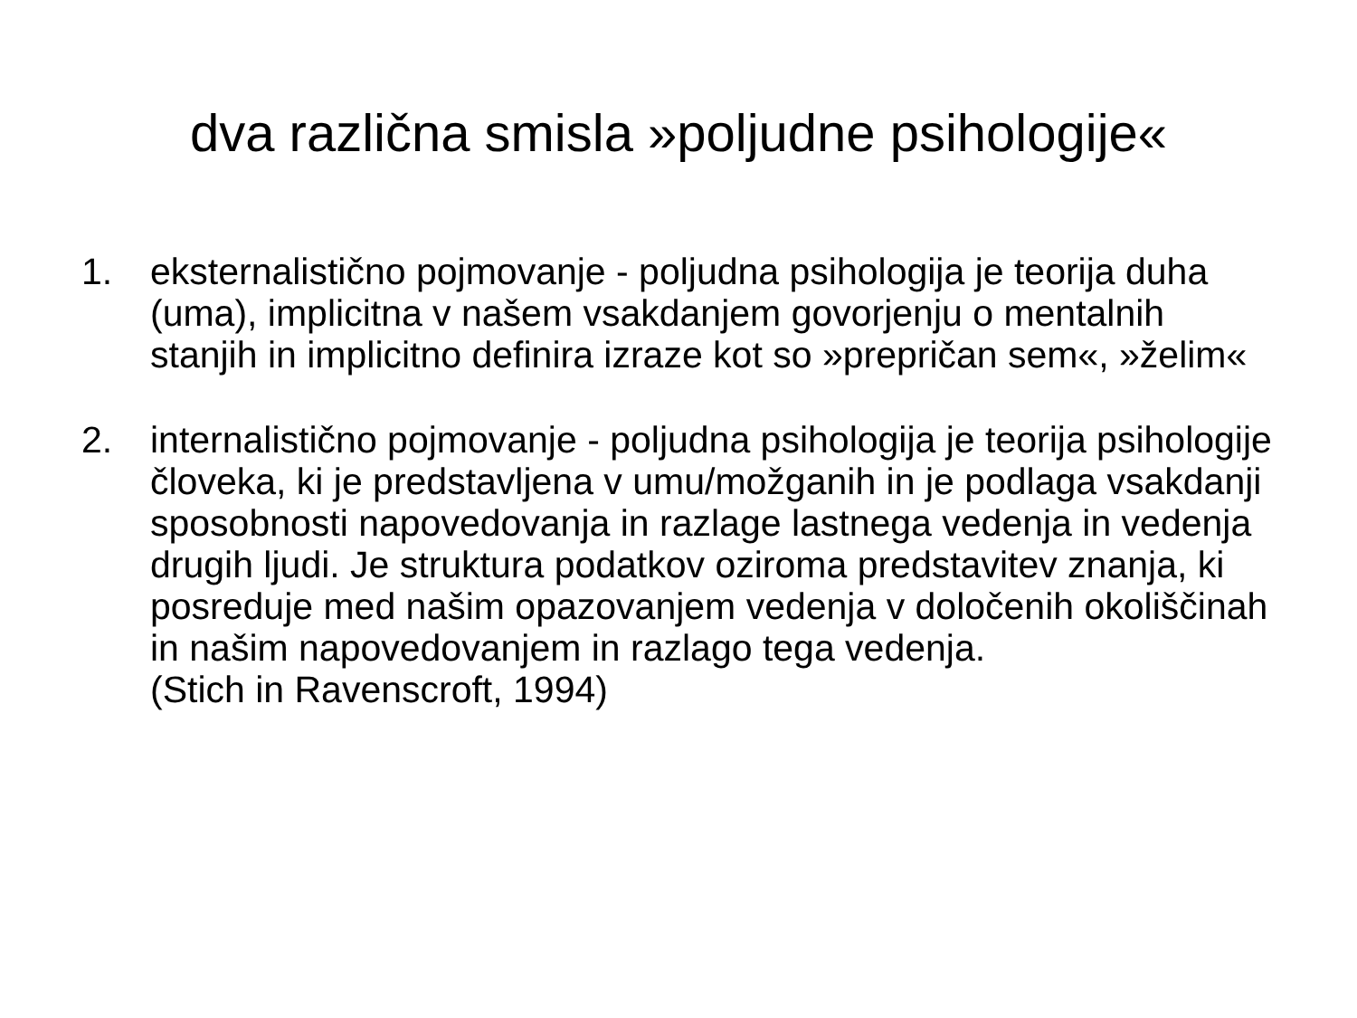dva različna smisla »poljudne psihologije«
1. eksternalistično pojmovanje - poljudna psihologija je teorija duha (uma), implicitna v našem vsakdanjem govorjenju o mentalnih stanjih in implicitno definira izraze kot so »prepričan sem«, »želim«
2. internalistično pojmovanje - poljudna psihologija je teorija psihologije človeka, ki je predstavljena v umu/možganih in je podlaga vsakdanji sposobnosti napovedovanja in razlage lastnega vedenja in vedenja drugih ljudi. Je struktura podatkov oziroma predstavitev znanja, ki posreduje med našim opazovanjem vedenja v določenih okoliščinah in našim napovedovanjem in razlago tega vedenja.
(Stich in Ravenscroft, 1994)